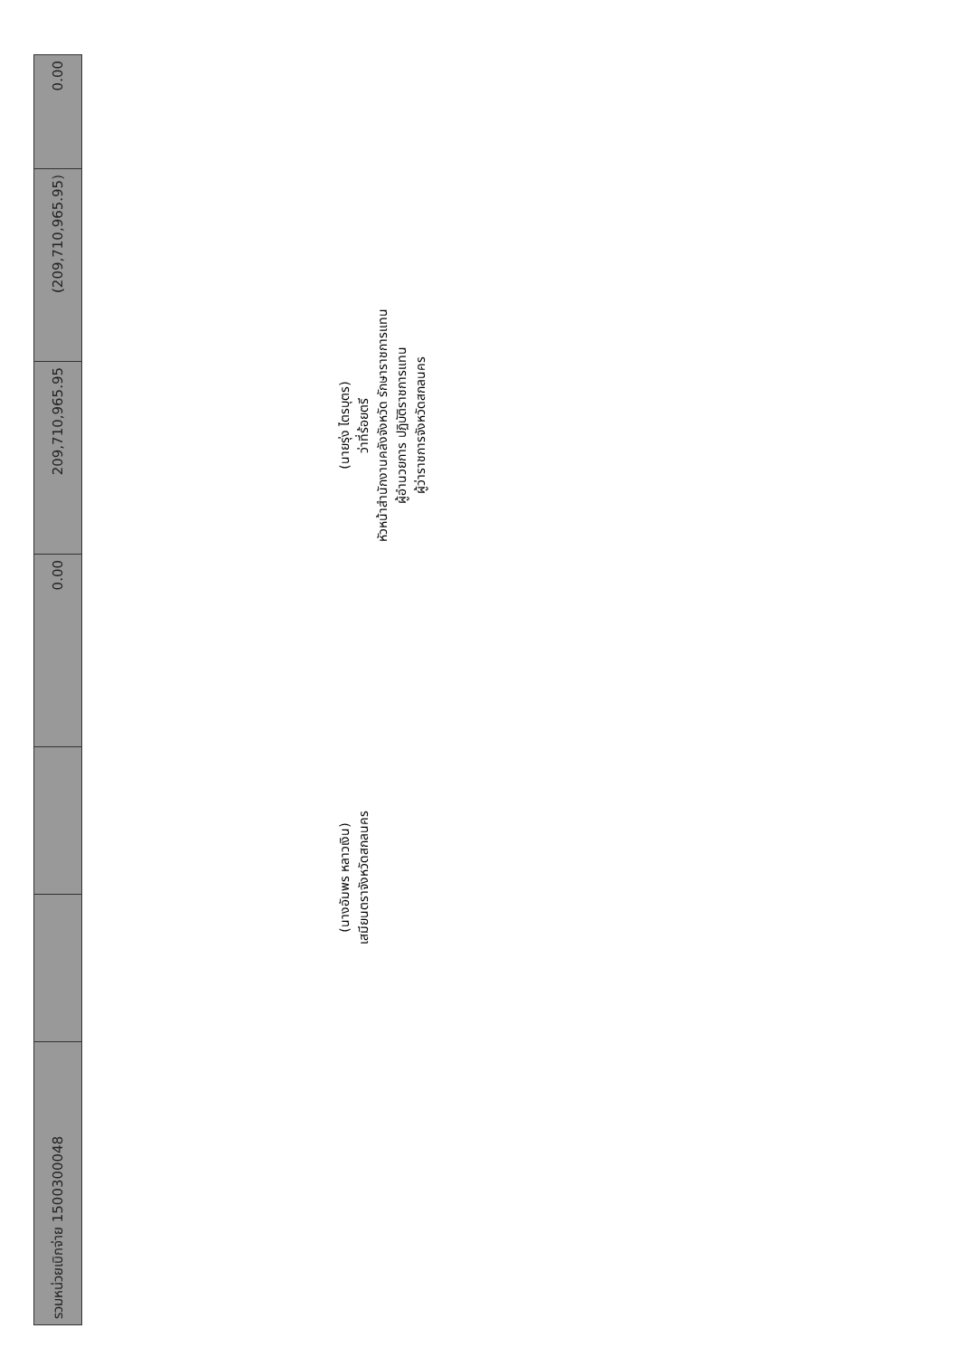| รวมหน่วยเบิกจ่าย 1500300048 | | | 0.00 | 209,710,965.95 | (209,710,965.95) | 0.00 |
(นางอัมพร หลาวเงิน)
เสมียนตราจังหวัดสกลนคร
(นายรุ่ง ไตรบุตร)
ว่าที่ร้อยตรี
หัวหน้าสำนักงานคลังจังหวัด รักษาราชการแทน
ผู้อำนวยการ ปฏิบัติราชการแทน
ผู้ว่าราชการจังหวัดสกลนคร